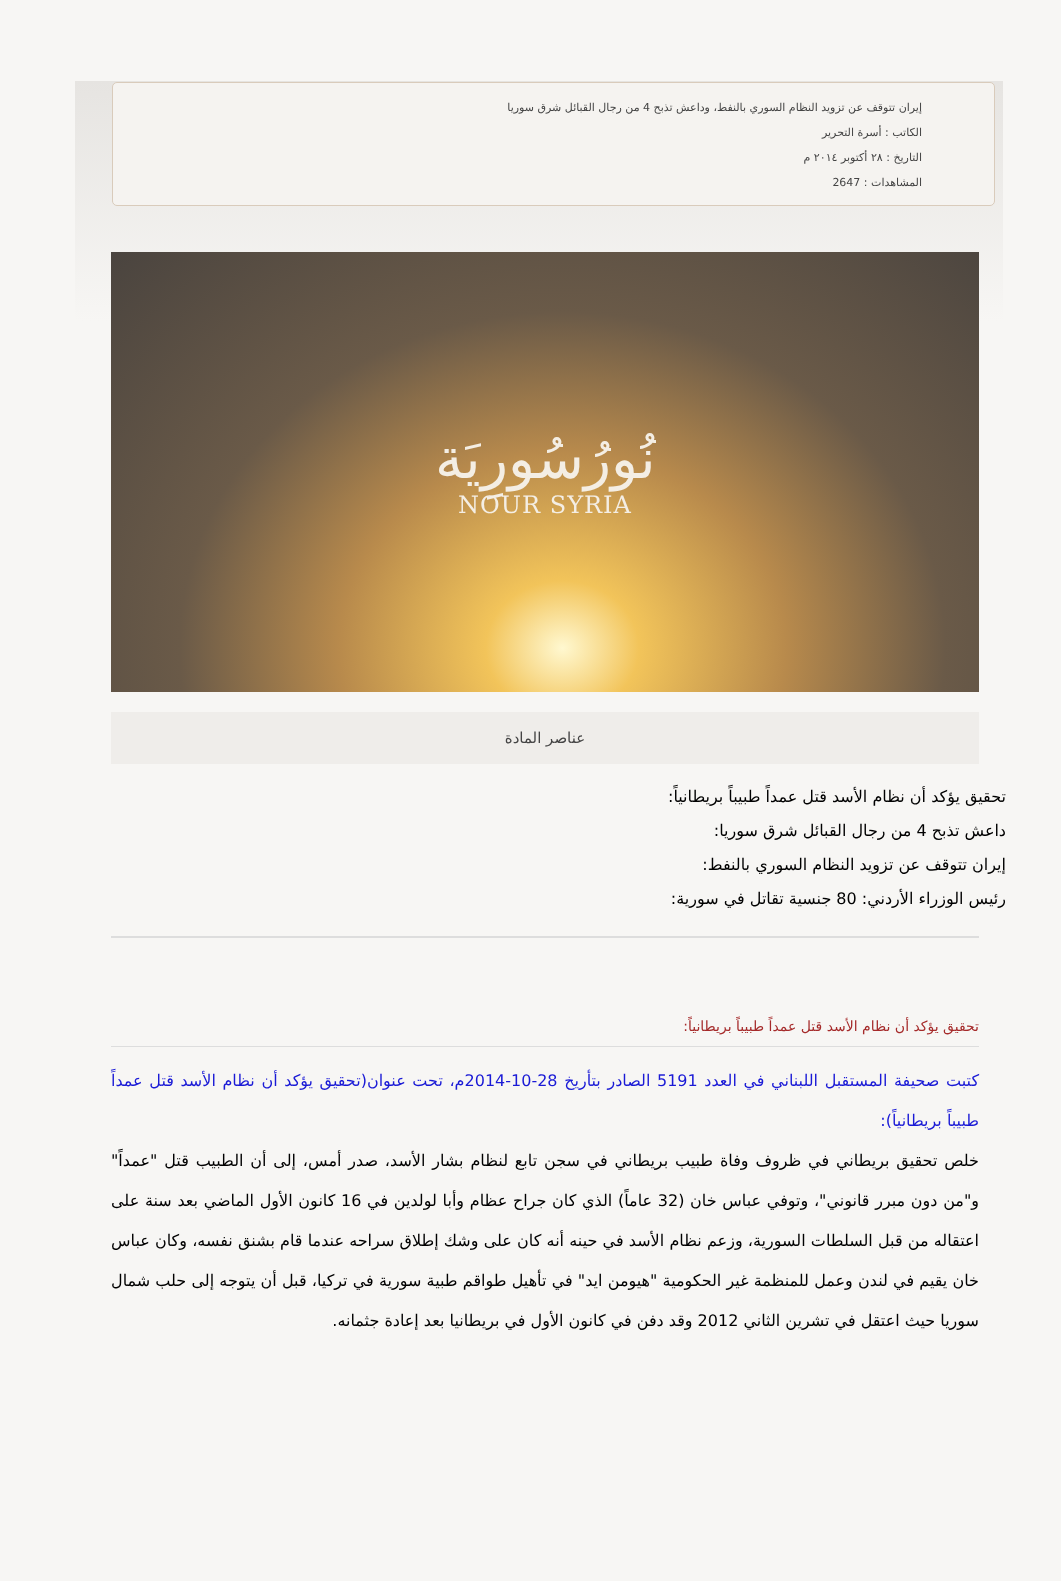إيران تتوقف عن تزويد النظام السوري بالنفط، وداعش تذبح 4 من رجال القبائل شرق سوريا
الكاتب : أسرة التحرير
التاريخ : ٢٨ أكتوبر ٢٠١٤ م
المشاهدات : 2647
نُورُسُورِيَة
NOUR SYRIA
عناصر المادة
تحقيق يؤكد أن نظام الأسد قتل عمداً طبيباً بريطانياً:
داعش تذبح 4 من رجال القبائل شرق سوريا:
إيران تتوقف عن تزويد النظام السوري بالنفط:
رئيس الوزراء الأردني: 80 جنسية تقاتل في سورية:
تحقيق يؤكد أن نظام الأسد قتل عمداً طبيباً بريطانياً:
كتبت صحيفة المستقبل اللبناني في العدد 5191 الصادر بتأريخ 28-10-2014م، تحت عنوان(تحقيق يؤكد أن نظام الأسد قتل عمداً طبيباً بريطانياً):
خلص تحقيق بريطاني في ظروف وفاة طبيب بريطاني في سجن تابع لنظام بشار الأسد، صدر أمس، إلى أن الطبيب قتل "عمداً" و"من دون مبرر قانوني"، وتوفي عباس خان (32 عاماً) الذي كان جراح عظام وأبا لولدين في 16 كانون الأول الماضي بعد سنة على اعتقاله من قبل السلطات السورية، وزعم نظام الأسد في حينه أنه كان على وشك إطلاق سراحه عندما قام بشنق نفسه، وكان عباس خان يقيم في لندن وعمل للمنظمة غير الحكومية "هيومن ايد" في تأهيل طواقم طبية سورية في تركيا، قبل أن يتوجه إلى حلب شمال سوريا حيث اعتقل في تشرين الثاني 2012 وقد دفن في كانون الأول في بريطانيا بعد إعادة جثمانه.